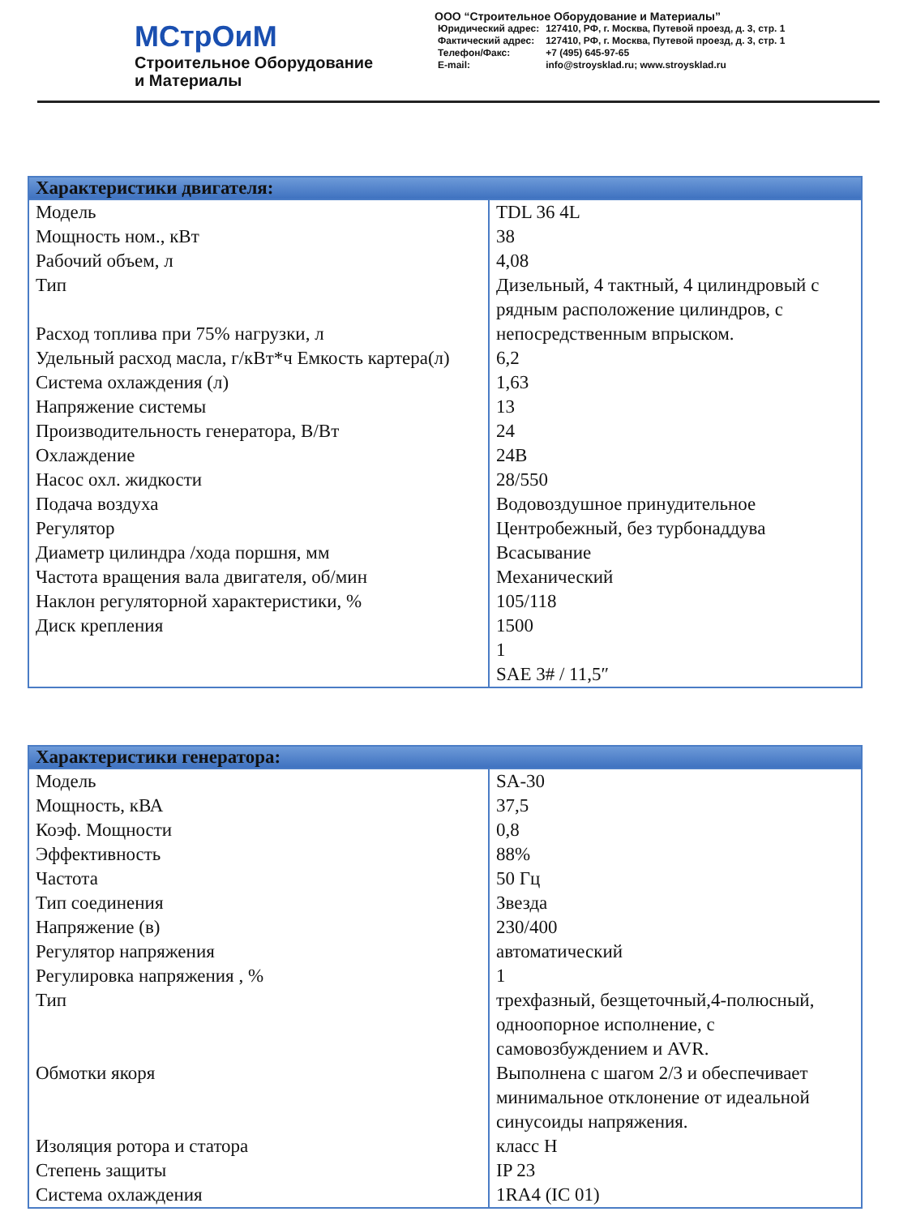МСтрОиМ
Строительное Оборудование
и Материалы
ООО “Строительное Оборудование и Материалы”
| Юридический адрес: | 127410, РФ, г. Москва, Путевой проезд, д. 3, стр. 1 |
| Фактический адрес: | 127410, РФ, г. Москва, Путевой проезд, д. 3, стр. 1 |
| Телефон/Факс: | +7 (495) 645-97-65 |
| E-mail: | info@stroysklad.ru; www.stroysklad.ru |
| Характеристики двигателя: | |
| --- | --- |
| Модель Мощность ном., кВт Рабочий объем, л Тип Расход топлива при 75% нагрузки, л Удельный расход масла, г/кВт*ч Емкость картера(л) Система охлаждения (л) Напряжение системы Производительность генератора, В/Вт Охлаждение Насос охл. жидкости Подача воздуха Регулятор Диаметр цилиндра /хода поршня, мм Частота вращения вала двигателя, об/мин Наклон регуляторной характеристики, % Диск крепления | TDL 36 4L 38 4,08 Дизельный, 4 тактный, 4 цилиндровый с рядным расположение цилиндров, с непосредственным впрыском. 6,2 1,63 13 24 24В 28/550 Водовоздушное принудительное Центробежный, без турбонаддува Всасывание Механический 105/118 1500 1 SAE 3# / 11,5″ |
| Характеристики генератора: | |
| --- | --- |
| Модель Мощность, кВА Коэф. Мощности Эффективность Частота Тип соединения Напряжение (в) Регулятор напряжения Регулировка напряжения , % Тип Обмотки якоря Изоляция ротора и статора Степень защиты Система охлаждения | SA-30 37,5 0,8 88% 50 Гц Звезда 230/400 автоматический 1 трехфазный, безщеточный,4-полюсный, одноопорное исполнение, с самовозбуждением и AVR. Выполнена с шагом 2/3 и обеспечивает минимальное отклонение от идеальной синусоиды напряжения. класс H IP 23 1RA4 (IC 01) |